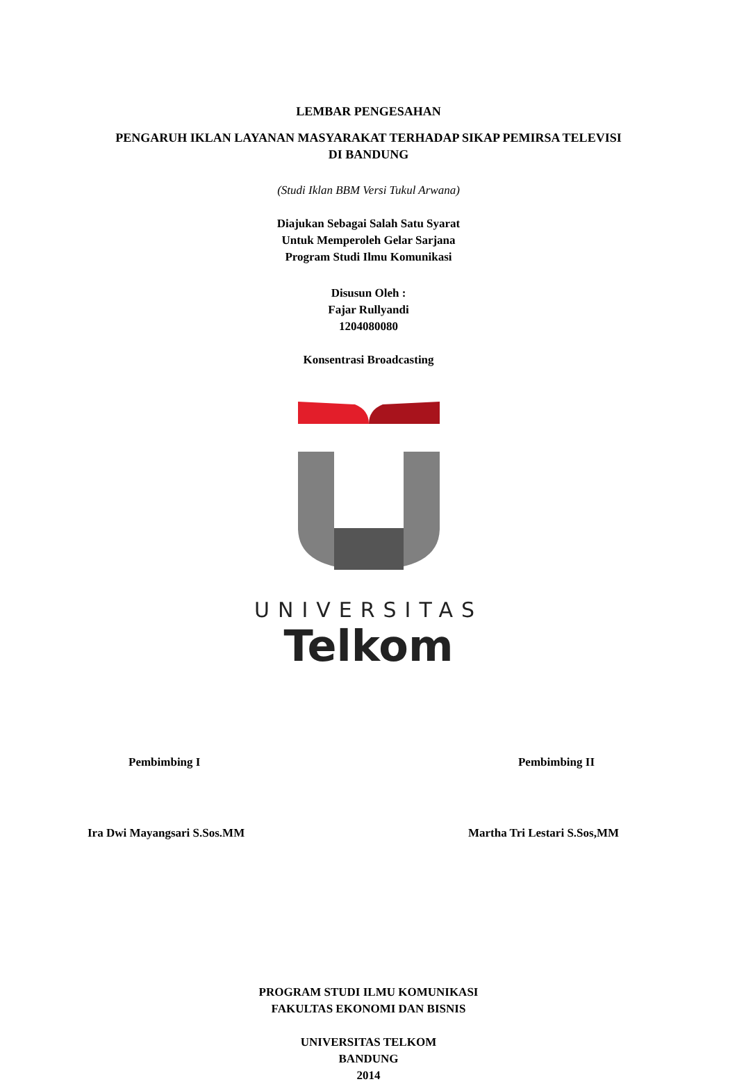LEMBAR PENGESAHAN
PENGARUH IKLAN LAYANAN MASYARAKAT TERHADAP SIKAP PEMIRSA TELEVISI
DI BANDUNG
(Studi Iklan BBM Versi Tukul Arwana)
Diajukan Sebagai Salah Satu Syarat
Untuk Memperoleh Gelar Sarjana
Program Studi Ilmu Komunikasi
Disusun Oleh :
Fajar Rullyandi
1204080080
Konsentrasi Broadcasting
UNIVERSITAS
Telkom
Pembimbing I Pembimbing II
Ira Dwi Mayangsari S.Sos.MM Martha Tri Lestari S.Sos,MM
PROGRAM STUDI ILMU KOMUNIKASI
FAKULTAS EKONOMI DAN BISNIS
UNIVERSITAS TELKOM
BANDUNG
2014